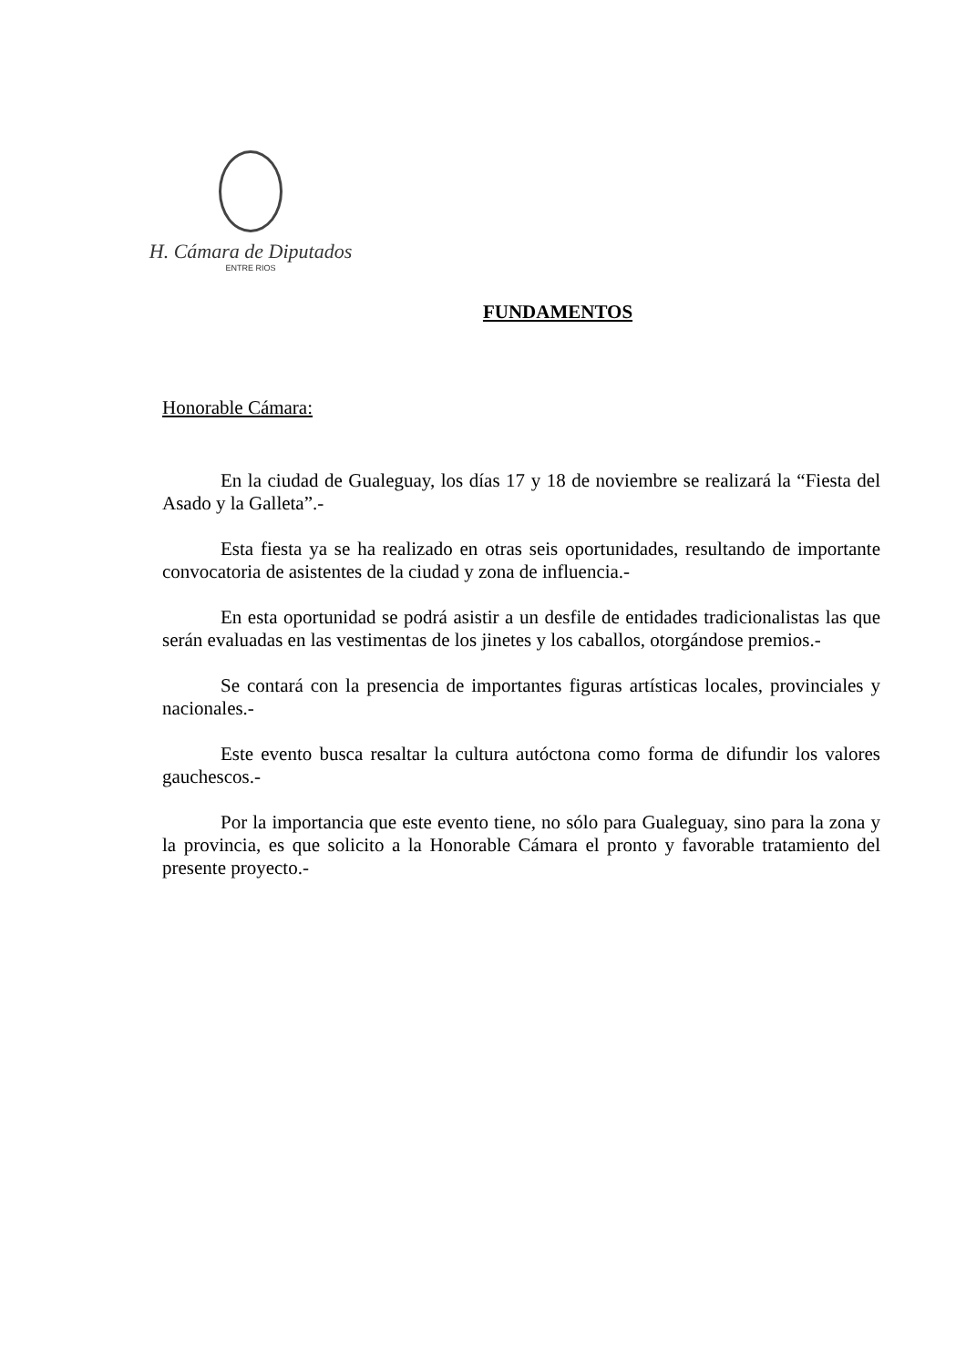H. Cámara de Diputados
ENTRE RIOS
FUNDAMENTOS
Honorable Cámara:
En la ciudad de Gualeguay, los días 17 y 18 de noviembre se realizará la “Fiesta del Asado y la Galleta”.-
Esta fiesta ya se ha realizado en otras seis oportunidades, resultando de importante convocatoria de asistentes de la ciudad y zona de influencia.-
En esta oportunidad se podrá asistir a un desfile de entidades tradicionalistas las que serán evaluadas en las vestimentas de los jinetes y los caballos, otorgándose premios.-
Se contará con la presencia de importantes figuras artísticas locales, provinciales y nacionales.-
Este evento busca resaltar la cultura autóctona como forma de difundir los valores gauchescos.-
Por la importancia que este evento tiene, no sólo para Gualeguay, sino para la zona y la provincia, es que solicito a la Honorable Cámara el pronto y favorable tratamiento del presente proyecto.-